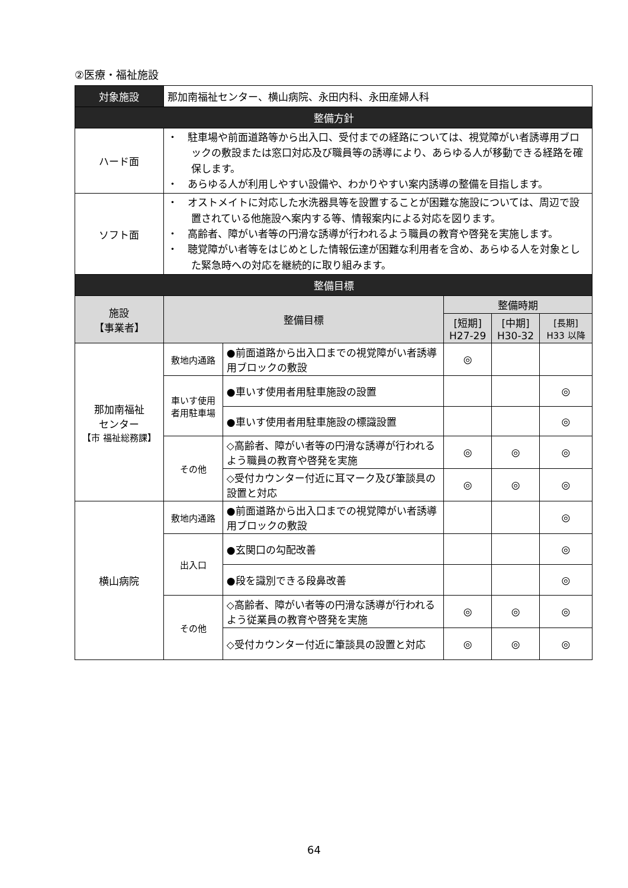②医療・福祉施設
| 対象施設 | 那加南福祉センター、横山病院、永田内科、永田産婦人科 | | | | |
| 整備方針 | | | | | |
| ハード面 | ・ 駐車場や前面道路等から出入口、受付までの経路については、視覚障がい者誘導用ブロックの敷設または窓口対応及び職員等の誘導により、あらゆる人が移動できる経路を確保します。 ・ あらゆる人が利用しやすい設備や、わかりやすい案内誘導の整備を目指します。 | | | | |
| ソフト面 | ・ オストメイトに対応した水洗器具等を設置することが困難な施設については、周辺で設置されている他施設へ案内する等、情報案内による対応を図ります。 ・ 高齢者、障がい者等の円滑な誘導が行われるよう職員の教育や啓発を実施します。 ・ 聴覚障がい者等をはじめとした情報伝達が困難な利用者を含め、あらゆる人を対象とした緊急時への対応を継続的に取り組みます。 | | | | |
| 整備目標 | | | | | |
| 施設 【事業者】 | 整備目標 | | 整備時期 | | |
| | | | [短期] H27-29 | [中期] H30-32 | [長期] H33 以降 |
| 那加南福祉 センター 【市 福祉総務課】 | 敷地内通路 | ●前面道路から出入口までの視覚障がい者誘導用ブロックの敷設 | ◎ | | |
| | 車いす使用者用駐車場 | ●車いす使用者用駐車施設の設置 | | | ◎ |
| | | ●車いす使用者用駐車施設の標識設置 | | | ◎ |
| | その他 | ◇高齢者、障がい者等の円滑な誘導が行われるよう職員の教育や啓発を実施 | ◎ | ◎ | ◎ |
| | | ◇受付カウンター付近に耳マーク及び筆談具の設置と対応 | ◎ | ◎ | ◎ |
| 横山病院 | 敷地内通路 | ●前面道路から出入口までの視覚障がい者誘導用ブロックの敷設 | | | ◎ |
| | 出入口 | ●玄関口の勾配改善 | | | ◎ |
| | | ●段を識別できる段鼻改善 | | | ◎ |
| | その他 | ◇高齢者、障がい者等の円滑な誘導が行われるよう従業員の教育や啓発を実施 | ◎ | ◎ | ◎ |
| | | ◇受付カウンター付近に筆談具の設置と対応 | ◎ | ◎ | ◎ |
64